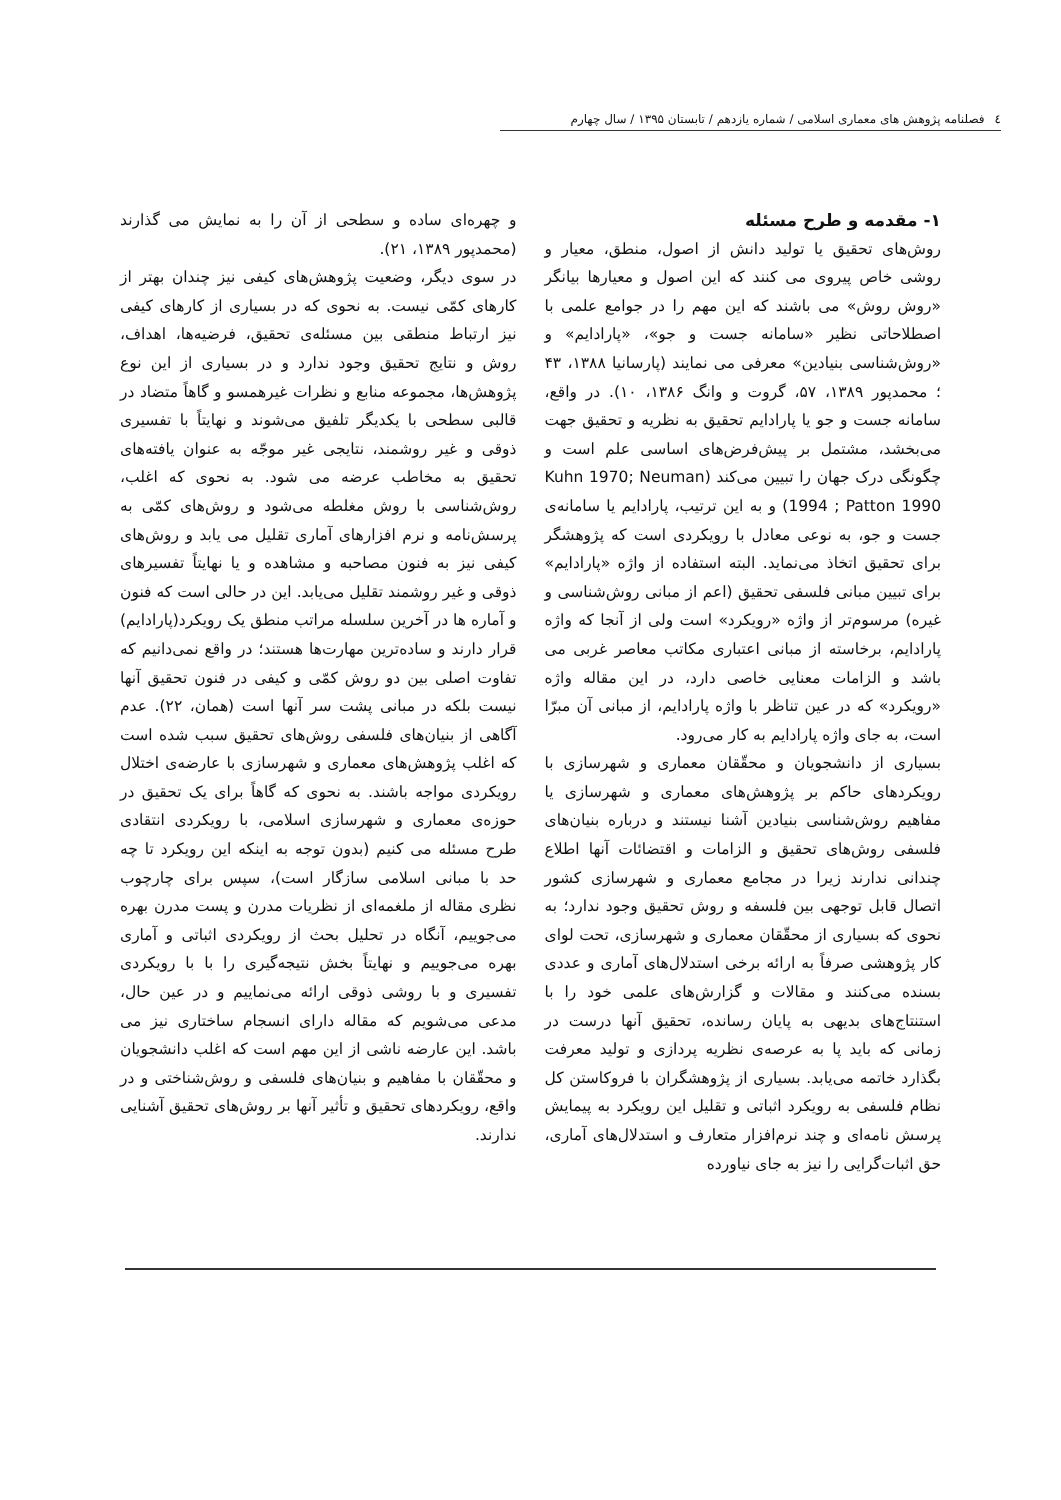٤ فصلنامه پژوهش های معماری اسلامی / شماره یازدهم / تابستان ۱۳۹۵ / سال چهارم
۱- مقدمه و طرح مسئله
روش‌های تحقیق یا تولید دانش از اصول، منطق، معیار و روشی خاص پیروی می کنند که این اصول و معیارها بیانگر «روش روش» می باشند که این مهم را در جوامع علمی با اصطلاحاتی نظیر «سامانه جست و جو»، «پارادایم» و «روش‌شناسی بنیادین» معرفی می نمایند (پارسانیا ۱۳۸۸، ۴۳ ؛ محمدپور ۱۳۸۹، ۵۷، گروت و وانگ ۱۳۸۶، ۱۰). در واقع، سامانه جست و جو یا پارادایم تحقیق به نظریه و تحقیق جهت می‌بخشد، مشتمل بر پیش‌فرض‌های اساسی علم است و چگونگی درک جهان را تبیین می‌کند (Kuhn 1970; Neuman 1994 ; Patton 1990) و به این ترتیب، پارادایم یا سامانه‌ی جست و جو، به نوعی معادل با رویکردی است که پژوهشگر برای تحقیق اتخاذ می‌نماید. البته استفاده از واژه «پارادایم» برای تبیین مبانی فلسفی تحقیق (اعم از مبانی روش‌شناسی و غیره) مرسوم‌تر از واژه «رویکرد» است ولی از آنجا که واژه پارادایم، برخاسته از مبانی اعتباری مکاتب معاصر غربی می باشد و الزامات معنایی خاصی دارد، در این مقاله واژه «رویکرد» که در عین تناظر با واژه پارادایم، از مبانی آن مبرّا است، به جای واژه پارادایم به کار می‌رود.
بسیاری از دانشجویان و محقّقان معماری و شهرسازی با رویکردهای حاکم بر پژوهش‌های معماری و شهرسازی یا مفاهیم روش‌شناسی بنیادین آشنا نیستند و درباره بنیان‌های فلسفی روش‌های تحقیق و الزامات و اقتضائات آنها اطلاع چندانی ندارند زیرا در مجامع معماری و شهرسازی کشور اتصال قابل توجهی بین فلسفه و روش تحقیق وجود ندارد؛ به نحوی که بسیاری از محقّقان معماری و شهرسازی، تحت لوای کار پژوهشی صرفاً به ارائه برخی استدلال‌های آماری و عددی بسنده می‌کنند و مقالات و گزارش‌های علمی خود را با استنتاج‌های بدیهی به پایان رسانده، تحقیق آنها درست در زمانی که باید پا به عرصه‌ی نظریه پردازی و تولید معرفت بگذارد خاتمه می‌یابد. بسیاری از پژوهشگران با فروکاستن کل نظام فلسفی به رویکرد اثباتی و تقلیل این رویکرد به پیمایش پرسش نامه‌ای و چند نرم‌افزار متعارف و استدلال‌های آماری، حق اثبات‌گرایی را نیز به جای نیاورده
و چهره‌ای ساده و سطحی از آن را به نمایش می گذارند (محمدپور ۱۳۸۹، ۲۱).
در سوی دیگر، وضعیت پژوهش‌های کیفی نیز چندان بهتر از کارهای کمّی نیست. به نحوی که در بسیاری از کارهای کیفی نیز ارتباط منطقی بین مسئله‌ی تحقیق، فرضیه‌ها، اهداف، روش و نتایج تحقیق وجود ندارد و در بسیاری از این نوع پژوهش‌ها، مجموعه منابع و نظرات غیرهمسو و گاهاً متضاد در قالبی سطحی با یکدیگر تلفیق می‌شوند و نهایتاً با تفسیری ذوقی و غیر روشمند، نتایجی غیر موجّه به عنوان یافته‌های تحقیق به مخاطب عرضه می شود. به نحوی که اغلب، روش‌شناسی با روش مغلطه می‌شود و روش‌های کمّی به پرسش‌نامه و نرم افزارهای آماری تقلیل می یابد و روش‌های کیفی نیز به فنون مصاحبه و مشاهده و یا نهایتاً تفسیرهای ذوقی و غیر روشمند تقلیل می‌یابد. این در حالی است که فنون و آماره ها در آخرین سلسله مراتب منطق یک رویکرد(پارادایم) قرار دارند و ساده‌ترین مهارت‌ها هستند؛ در واقع نمی‌دانیم که تفاوت اصلی بین دو روش کمّی و کیفی در فنون تحقیق آنها نیست بلکه در مبانی پشت سر آنها است (همان، ۲۲). عدم آگاهی از بنیان‌های فلسفی روش‌های تحقیق سبب شده است که اغلب پژوهش‌های معماری و شهرسازی با عارضه‌ی اختلال رویکردی مواجه باشند. به نحوی که گاهاً برای یک تحقیق در حوزه‌ی معماری و شهرسازی اسلامی، با رویکردی انتقادی طرح مسئله می کنیم (بدون توجه به اینکه این رویکرد تا چه حد با مبانی اسلامی سازگار است)، سپس برای چارچوب نظری مقاله از ملغمه‌ای از نظریات مدرن و پست مدرن بهره می‌جوییم، آنگاه در تحلیل بحث از رویکردی اثباتی و آماری بهره می‌جوییم و نهایتاً بخش نتیجه‌گیری را با با رویکردی تفسیری و با روشی ذوقی ارائه می‌نماییم و در عین حال، مدعی می‌شویم که مقاله دارای انسجام ساختاری نیز می باشد. این عارضه ناشی از این مهم است که اغلب دانشجویان و محقّقان با مفاهیم و بنیان‌های فلسفی و روش‌شناختی و در واقع، رویکردهای تحقیق و تأثیر آنها بر روش‌های تحقیق آشنایی ندارند.